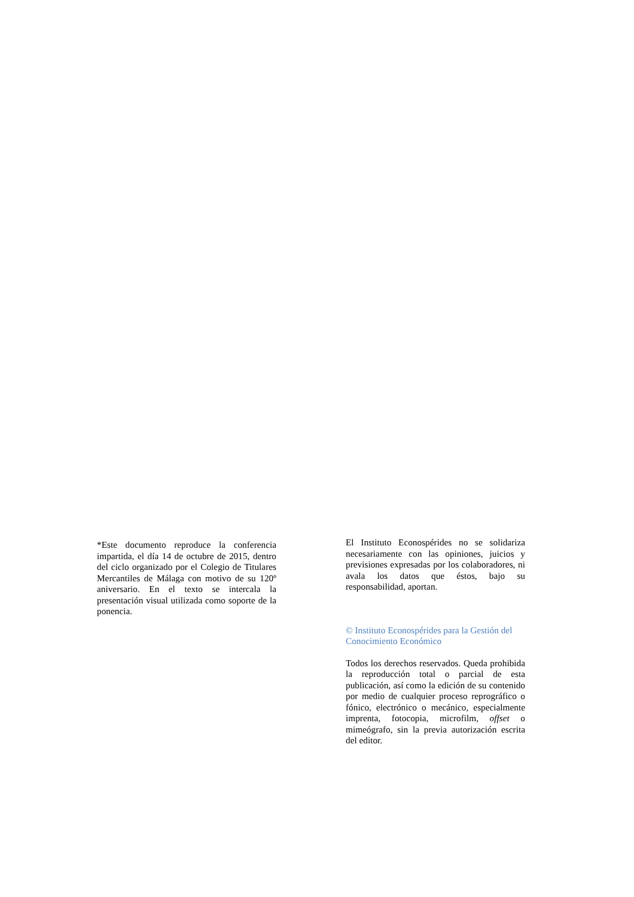*Este documento reproduce la conferencia impartida, el día 14 de octubre de 2015, dentro del ciclo organizado por el Colegio de Titulares Mercantiles de Málaga con motivo de su 120º aniversario. En el texto se intercala la presentación visual utilizada como soporte de la ponencia.
El Instituto Econospérides no se solidariza necesariamente con las opiniones, juicios y previsiones expresadas por los colaboradores, ni avala los datos que éstos, bajo su responsabilidad, aportan.
© Instituto Econospérides para la Gestión del Conocimiento Económico
Todos los derechos reservados. Queda prohibida la reproducción total o parcial de esta publicación, así como la edición de su contenido por medio de cualquier proceso reprográfico o fónico, electrónico o mecánico, especialmente imprenta, fotocopia, microfilm, offset o mimeógrafo, sin la previa autorización escrita del editor.